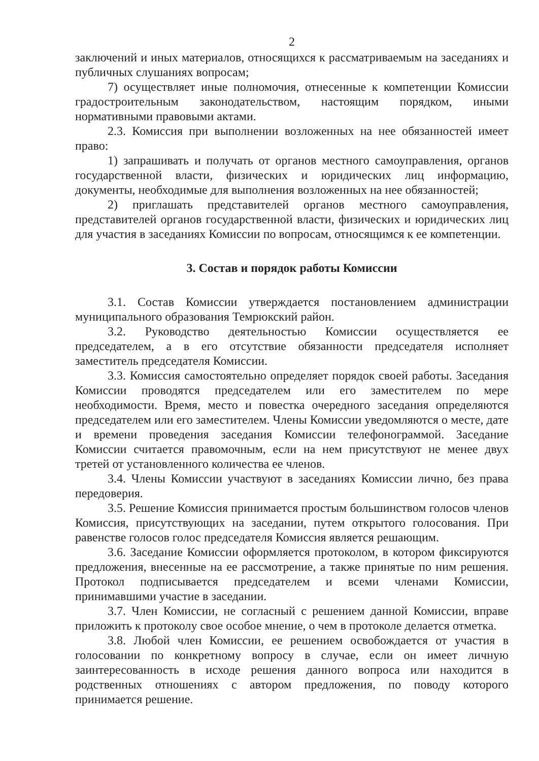2
заключений и иных материалов, относящихся к рассматриваемым на заседаниях и публичных слушаниях вопросам;
7) осуществляет иные полномочия, отнесенные к компетенции Комиссии градостроительным законодательством, настоящим порядком, иными нормативными правовыми актами.
2.3. Комиссия при выполнении возложенных на нее обязанностей имеет право:
1) запрашивать и получать от органов местного самоуправления, органов государственной власти, физических и юридических лиц информацию, документы, необходимые для выполнения возложенных на нее обязанностей;
2) приглашать представителей органов местного самоуправления, представителей органов государственной власти, физических и юридических лиц для участия в заседаниях Комиссии по вопросам, относящимся к ее компетенции.
3. Состав и порядок работы Комиссии
3.1. Состав Комиссии утверждается постановлением администрации муниципального образования Темрюкский район.
3.2. Руководство деятельностью Комиссии осуществляется ее председателем, а в его отсутствие обязанности председателя исполняет заместитель председателя Комиссии.
3.3. Комиссия самостоятельно определяет порядок своей работы. Заседания Комиссии проводятся председателем или его заместителем по мере необходимости. Время, место и повестка очередного заседания определяются председателем или его заместителем. Члены Комиссии уведомляются о месте, дате и времени проведения заседания Комиссии телефонограммой. Заседание Комиссии считается правомочным, если на нем присутствуют не менее двух третей от установленного количества ее членов.
3.4. Члены Комиссии участвуют в заседаниях Комиссии лично, без права передоверия.
3.5. Решение Комиссия принимается простым большинством голосов членов Комиссия, присутствующих на заседании, путем открытого голосования. При равенстве голосов голос председателя Комиссия является решающим.
3.6. Заседание Комиссии оформляется протоколом, в котором фиксируются предложения, внесенные на ее рассмотрение, а также принятые по ним решения. Протокол подписывается председателем и всеми членами Комиссии, принимавшими участие в заседании.
3.7. Член Комиссии, не согласный с решением данной Комиссии, вправе приложить к протоколу свое особое мнение, о чем в протоколе делается отметка.
3.8. Любой член Комиссии, ее решением освобождается от участия в голосовании по конкретному вопросу в случае, если он имеет личную заинтересованность в исходе решения данного вопроса или находится в родственных отношениях с автором предложения, по поводу которого принимается решение.